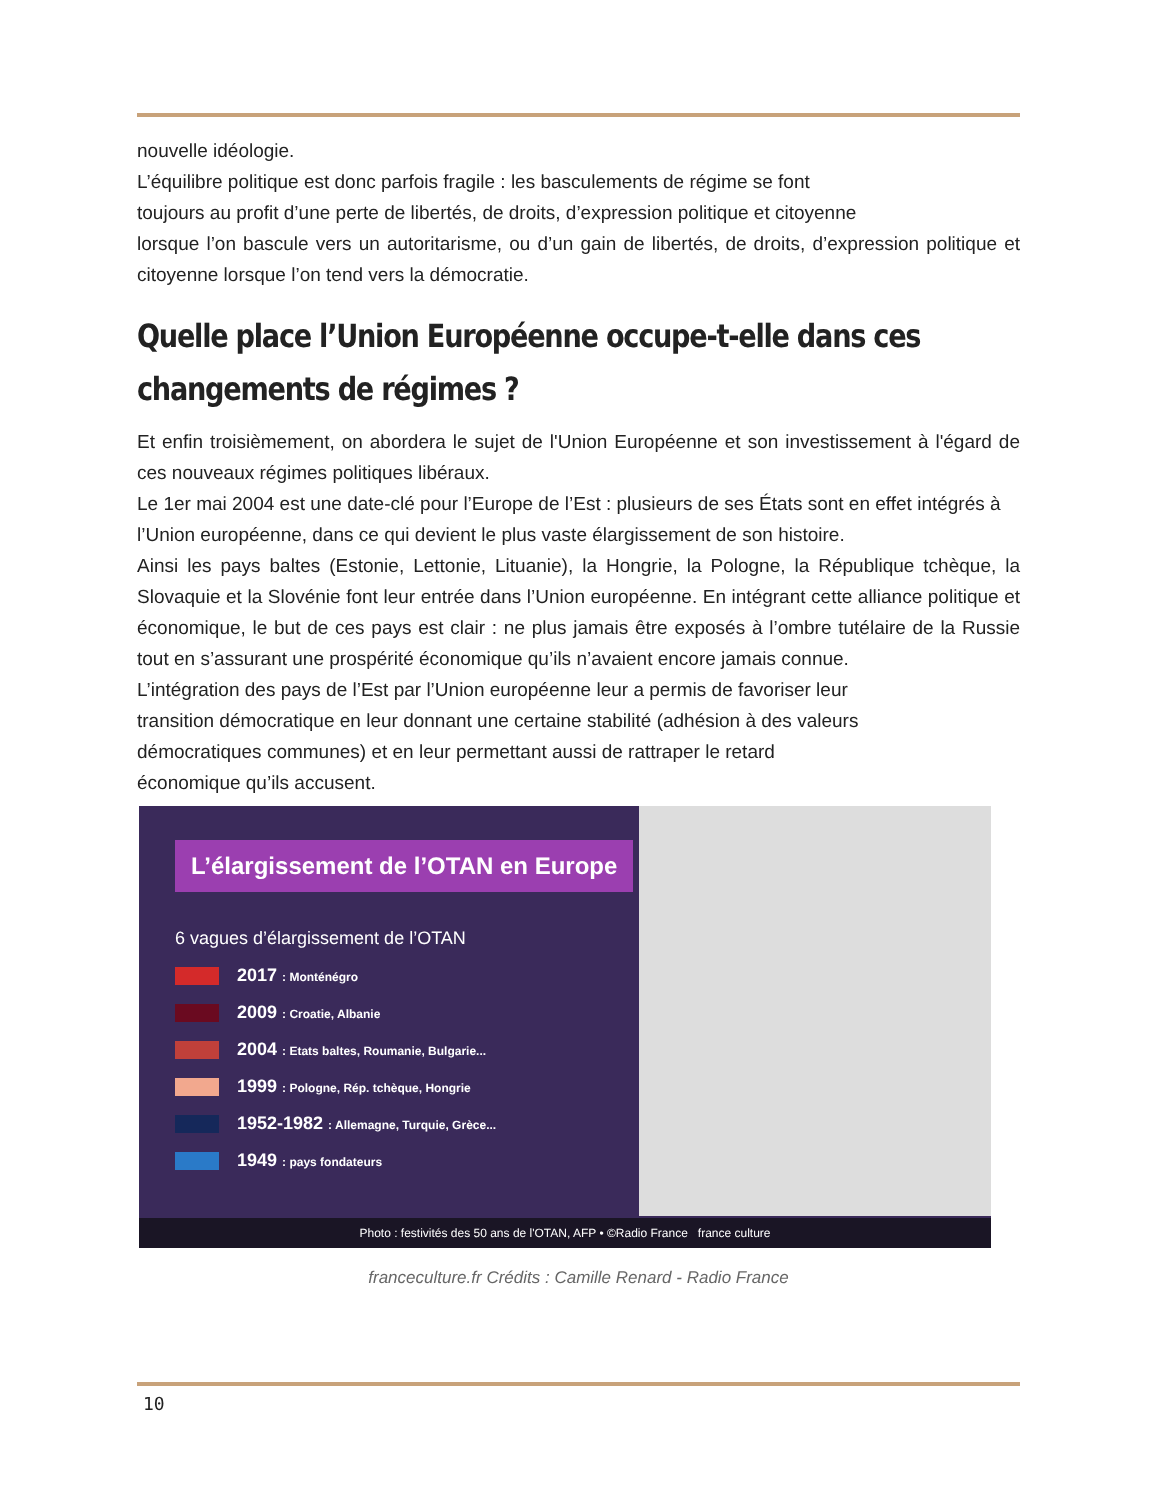nouvelle idéologie.
L’équilibre politique est donc parfois fragile : les basculements de régime se font
toujours au profit d’une perte de libertés, de droits, d’expression politique et citoyenne
lorsque l’on bascule vers un autoritarisme, ou d’un gain de libertés, de droits, d’expression politique et citoyenne lorsque l’on tend vers la démocratie.
Quelle place l’Union Européenne occupe-t-elle dans ces changements de régimes ?
Et enfin troisièmement, on abordera le sujet de l'Union Européenne et son investissement à l'égard de ces nouveaux régimes politiques libéraux.
Le 1er mai 2004 est une date-clé pour l’Europe de l’Est : plusieurs de ses États sont en effet intégrés à l’Union européenne, dans ce qui devient le plus vaste élargissement de son histoire.
Ainsi les pays baltes (Estonie, Lettonie, Lituanie), la Hongrie, la Pologne, la République tchèque, la Slovaquie et la Slovénie font leur entrée dans l’Union européenne. En intégrant cette alliance politique et économique, le but de ces pays est clair : ne plus jamais être exposés à l’ombre tutélaire de la Russie tout en s’assurant une prospérité économique qu’ils n’avaient encore jamais connue.
L’intégration des pays de l’Est par l’Union européenne leur a permis de favoriser leur
transition démocratique en leur donnant une certaine stabilité (adhésion à des valeurs
démocratiques communes) et en leur permettant aussi de rattraper le retard
économique qu’ils accusent.
L’élargissement de l’OTAN en Europe
6 vagues d’élargissement de l’OTAN
2017 : Monténégro
2009 : Croatie, Albanie
2004 : Etats baltes, Roumanie, Bulgarie...
1999 : Pologne, Rép. tchèque, Hongrie
1952-1982 : Allemagne, Turquie, Grèce...
1949 : pays fondateurs
Photo : festivités des 50 ans de l'OTAN, AFP • ©Radio France france culture
franceculture.fr Crédits : Camille Renard - Radio France
10